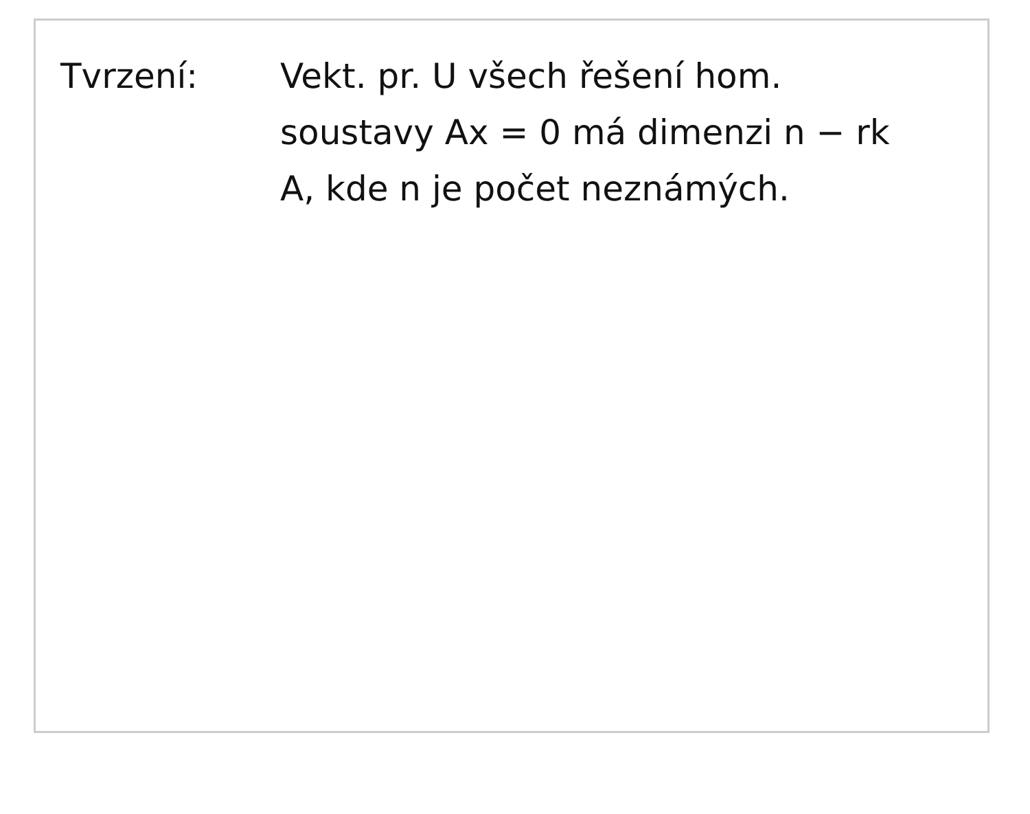Tvrzení: Vekt. pr. U všech řešení hom. soustavy Ax = 0 má dimenzi n − rk A, kde n je počet neznámých.